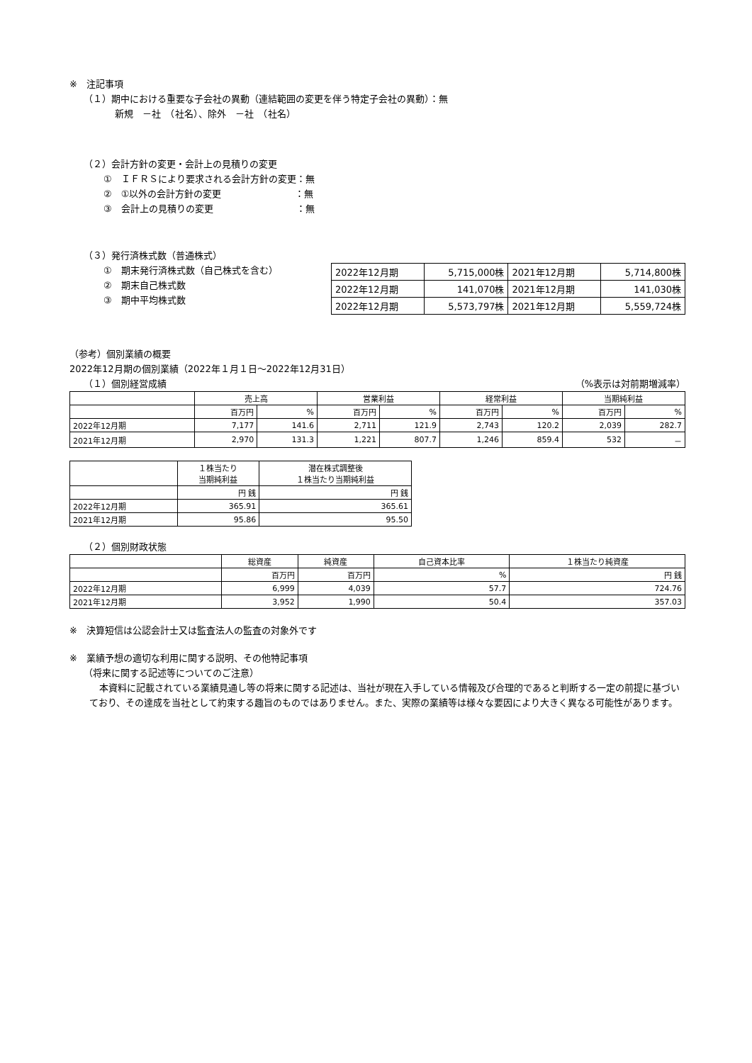※　注記事項
（１）期中における重要な子会社の異動（連結範囲の変更を伴う特定子会社の異動）：無
新規　－社　（社名）、除外　－社　（社名）
（２）会計方針の変更・会計上の見積りの変更
①　ＩＦＲＳにより要求される会計方針の変更：無
②　①以外の会計方針の変更　　　　　　　　：無
③　会計上の見積りの変更　　　　　　　　　：無
（３）発行済株式数（普通株式）
①　期末発行済株式数（自己株式を含む）
②　期末自己株式数
③　期中平均株式数
| 2022年12月期 | 5,715,000株 | 2021年12月期 | 5,714,800株 |
| 2022年12月期 | 141,070株 | 2021年12月期 | 141,030株 |
| 2022年12月期 | 5,573,797株 | 2021年12月期 | 5,559,724株 |
（参考）個別業績の概要
2022年12月期の個別業績（2022年１月１日～2022年12月31日）
（１）個別経営成績 （%表示は対前期増減率）
| | 売上高 | | 営業利益 | | 経常利益 | | 当期純利益 | |
| | 百万円 | % | 百万円 | % | 百万円 | % | 百万円 | % |
| 2022年12月期 | 7,177 | 141.6 | 2,711 | 121.9 | 2,743 | 120.2 | 2,039 | 282.7 |
| 2021年12月期 | 2,970 | 131.3 | 1,221 | 807.7 | 1,246 | 859.4 | 532 | － |
| | １株当たり 当期純利益 | 潜在株式調整後 １株当たり当期純利益 |
| | 円 銭 | 円 銭 |
| 2022年12月期 | 365.91 | 365.61 |
| 2021年12月期 | 95.86 | 95.50 |
（２）個別財政状態
| | 総資産 | 純資産 | 自己資本比率 | １株当たり純資産 |
| | 百万円 | 百万円 | % | 円 銭 |
| 2022年12月期 | 6,999 | 4,039 | 57.7 | 724.76 |
| 2021年12月期 | 3,952 | 1,990 | 50.4 | 357.03 |
※　決算短信は公認会計士又は監査法人の監査の対象外です
※　業績予想の適切な利用に関する説明、その他特記事項
（将来に関する記述等についてのご注意）
本資料に記載されている業績見通し等の将来に関する記述は、当社が現在入手している情報及び合理的であると判断する一定の前提に基づいており、その達成を当社として約束する趣旨のものではありません。また、実際の業績等は様々な要因により大きく異なる可能性があります。